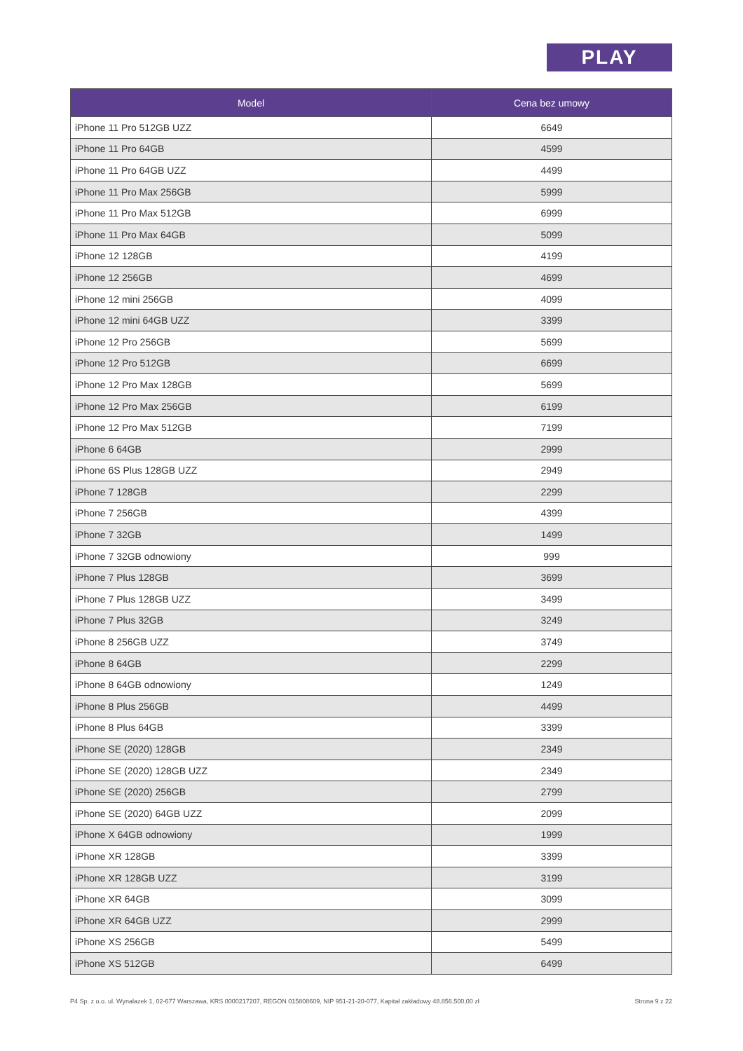PLAY
| Model | Cena bez umowy |
| --- | --- |
| iPhone 11 Pro 512GB UZZ | 6649 |
| iPhone 11 Pro 64GB | 4599 |
| iPhone 11 Pro 64GB UZZ | 4499 |
| iPhone 11 Pro Max 256GB | 5999 |
| iPhone 11 Pro Max 512GB | 6999 |
| iPhone 11 Pro Max 64GB | 5099 |
| iPhone 12 128GB | 4199 |
| iPhone 12 256GB | 4699 |
| iPhone 12 mini 256GB | 4099 |
| iPhone 12 mini 64GB UZZ | 3399 |
| iPhone 12 Pro 256GB | 5699 |
| iPhone 12 Pro 512GB | 6699 |
| iPhone 12 Pro Max 128GB | 5699 |
| iPhone 12 Pro Max 256GB | 6199 |
| iPhone 12 Pro Max 512GB | 7199 |
| iPhone 6 64GB | 2999 |
| iPhone 6S Plus 128GB UZZ | 2949 |
| iPhone 7 128GB | 2299 |
| iPhone 7 256GB | 4399 |
| iPhone 7 32GB | 1499 |
| iPhone 7 32GB odnowiony | 999 |
| iPhone 7 Plus 128GB | 3699 |
| iPhone 7 Plus 128GB UZZ | 3499 |
| iPhone 7 Plus 32GB | 3249 |
| iPhone 8 256GB UZZ | 3749 |
| iPhone 8 64GB | 2299 |
| iPhone 8 64GB odnowiony | 1249 |
| iPhone 8 Plus 256GB | 4499 |
| iPhone 8 Plus 64GB | 3399 |
| iPhone SE (2020) 128GB | 2349 |
| iPhone SE (2020) 128GB UZZ | 2349 |
| iPhone SE (2020) 256GB | 2799 |
| iPhone SE (2020) 64GB UZZ | 2099 |
| iPhone X 64GB odnowiony | 1999 |
| iPhone XR 128GB | 3399 |
| iPhone XR 128GB UZZ | 3199 |
| iPhone XR 64GB | 3099 |
| iPhone XR 64GB UZZ | 2999 |
| iPhone XS 256GB | 5499 |
| iPhone XS 512GB | 6499 |
P4 Sp. z o.o. ul. Wynalazek 1, 02-677 Warszawa, KRS 0000217207, REGON 015808609, NIP 951-21-20-077, Kapitał zakładowy 48.856.500,00 zł Strona 9 z 22